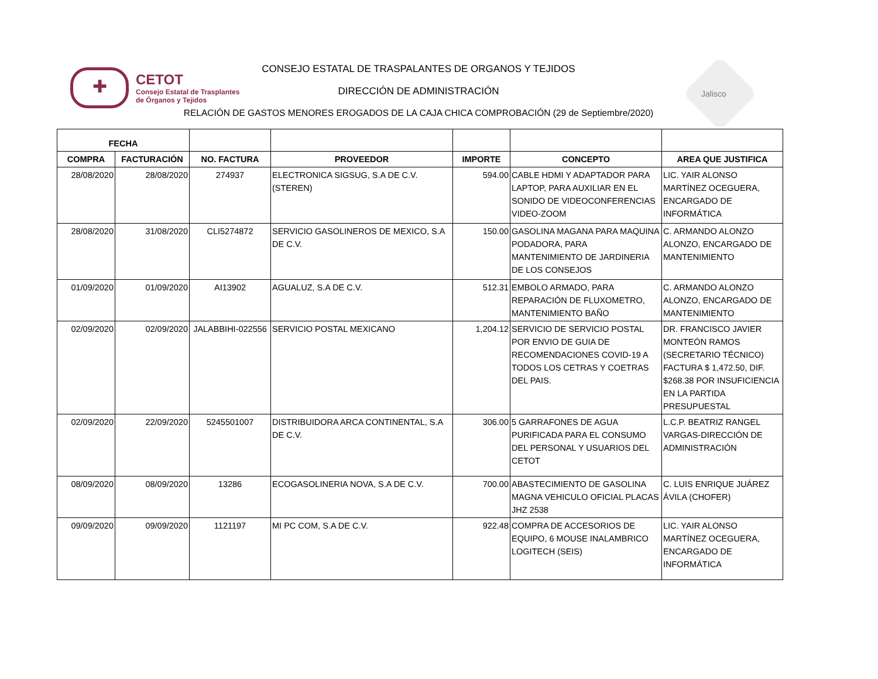✚
CETOT
Consejo Estatal de Trasplantes
de Órganos y Tejidos
Jalisco
CONSEJO ESTATAL DE TRASPALANTES DE ORGANOS Y TEJIDOS
DIRECCIÓN DE ADMINISTRACIÓN
RELACIÓN DE GASTOS MENORES EROGADOS DE LA CAJA CHICA COMPROBACIÓN (29 de Septiembre/2020)
| FECHA | | | | | | |
| --- | --- | --- | --- | --- | --- | --- |
| COMPRA | FACTURACIÓN | NO. FACTURA | PROVEEDOR | IMPORTE | CONCEPTO | AREA QUE JUSTIFICA |
| 28/08/2020 | 28/08/2020 | 274937 | ELECTRONICA SIGSUG, S.A DE C.V. (STEREN) | 594.00 | CABLE HDMI Y ADAPTADOR PARA LAPTOP, PARA AUXILIAR EN EL SONIDO DE VIDEOCONFERENCIAS VIDEO-ZOOM | LIC. YAIR ALONSO MARTÍNEZ OCEGUERA, ENCARGADO DE INFORMÁTICA |
| 28/08/2020 | 31/08/2020 | CLI5274872 | SERVICIO GASOLINEROS DE MEXICO, S.A DE C.V. | 150.00 | GASOLINA MAGANA PARA MAQUINA PODADORA, PARA MANTENIMIENTO DE JARDINERIA DE LOS CONSEJOS | C. ARMANDO ALONZO ALONZO, ENCARGADO DE MANTENIMIENTO |
| 01/09/2020 | 01/09/2020 | AI13902 | AGUALUZ, S.A DE C.V. | 512.31 | EMBOLO ARMADO, PARA REPARACIÓN DE FLUXOMETRO, MANTENIMIENTO BAÑO | C. ARMANDO ALONZO ALONZO, ENCARGADO DE MANTENIMIENTO |
| 02/09/2020 | 02/09/2020 | JALABBIHI-022556 | SERVICIO POSTAL MEXICANO | 1,204.12 | SERVICIO DE SERVICIO POSTAL POR ENVIO DE GUIA DE RECOMENDACIONES COVID-19 A TODOS LOS CETRAS Y COETRAS DEL PAIS. | DR. FRANCISCO JAVIER MONTEÓN RAMOS (SECRETARIO TÉCNICO) FACTURA $ 1,472.50, DIF. $268.38 POR INSUFICIENCIA EN LA PARTIDA PRESUPUESTAL |
| 02/09/2020 | 22/09/2020 | 5245501007 | DISTRIBUIDORA ARCA CONTINENTAL, S.A DE C.V. | 306.00 | 5 GARRAFONES DE AGUA PURIFICADA PARA EL CONSUMO DEL PERSONAL Y USUARIOS DEL CETOT | L.C.P. BEATRIZ RANGEL VARGAS-DIRECCIÓN DE ADMINISTRACIÓN |
| 08/09/2020 | 08/09/2020 | 13286 | ECOGASOLINERIA NOVA, S.A DE C.V. | 700.00 | ABASTECIMIENTO DE GASOLINA MAGNA VEHICULO OFICIAL PLACAS JHZ 2538 | C. LUIS ENRIQUE JUÁREZ ÁVILA (CHOFER) |
| 09/09/2020 | 09/09/2020 | 1121197 | MI PC COM, S.A DE C.V. | 922.48 | COMPRA DE ACCESORIOS DE EQUIPO, 6 MOUSE INALAMBRICO LOGITECH (SEIS) | LIC. YAIR ALONSO MARTÍNEZ OCEGUERA, ENCARGADO DE INFORMÁTICA |